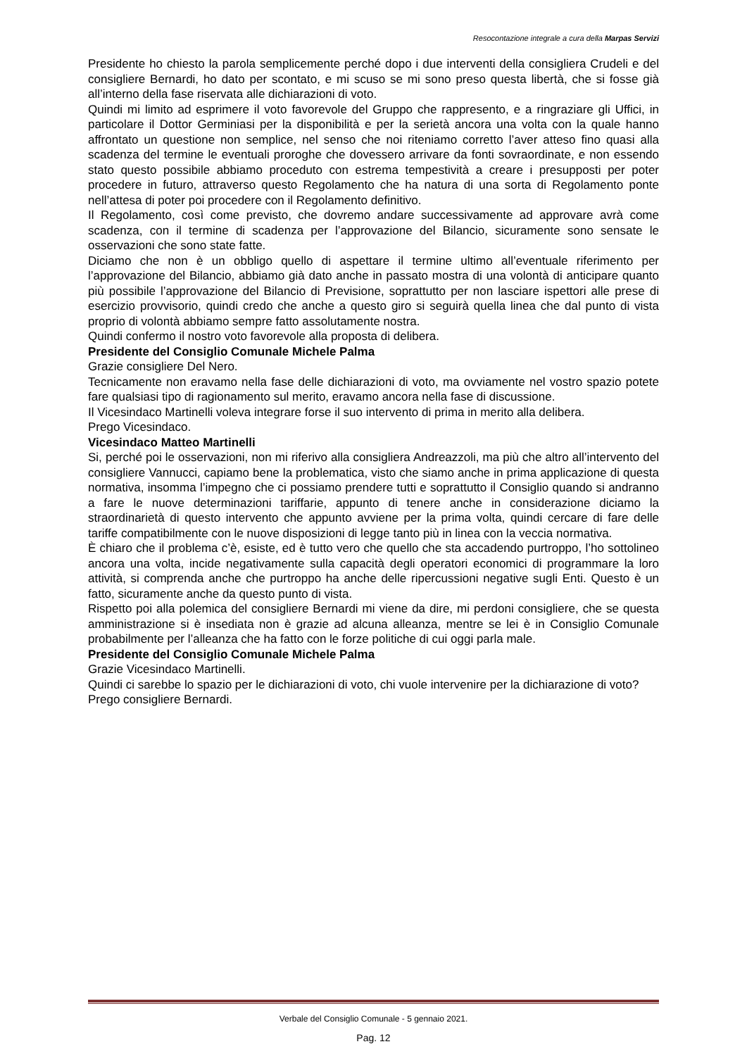Resocontazione integrale a cura della Marpas Servizi
Presidente ho chiesto la parola semplicemente perché dopo i due interventi della consigliera Crudeli e del consigliere Bernardi, ho dato per scontato, e mi scuso se mi sono preso questa libertà, che si fosse già all’interno della fase riservata alle dichiarazioni di voto.
Quindi mi limito ad esprimere il voto favorevole del Gruppo che rappresento, e a ringraziare gli Uffici, in particolare il Dottor Germiniasi per la disponibilità e per la serietà ancora una volta con la quale hanno affrontato un questione non semplice, nel senso che noi riteniamo corretto l’aver atteso fino quasi alla scadenza del termine le eventuali proroghe che dovessero arrivare da fonti sovraordinate, e non essendo stato questo possibile abbiamo proceduto con estrema tempestività a creare i presupposti per poter procedere in futuro, attraverso questo Regolamento che ha natura di una sorta di Regolamento ponte nell’attesa di poter poi procedere con il Regolamento definitivo.
Il Regolamento, così come previsto, che dovremo andare successivamente ad approvare avrà come scadenza, con il termine di scadenza per l’approvazione del Bilancio, sicuramente sono sensate le osservazioni che sono state fatte.
Diciamo che non è un obbligo quello di aspettare il termine ultimo all’eventuale riferimento per l’approvazione del Bilancio, abbiamo già dato anche in passato mostra di una volontà di anticipare quanto più possibile l’approvazione del Bilancio di Previsione, soprattutto per non lasciare ispettori alle prese di esercizio provvisorio, quindi credo che anche a questo giro si seguirà quella linea che dal punto di vista proprio di volontà abbiamo sempre fatto assolutamente nostra.
Quindi confermo il nostro voto favorevole alla proposta di delibera.
Presidente del Consiglio Comunale Michele Palma
Grazie consigliere Del Nero.
Tecnicamente non eravamo nella fase delle dichiarazioni di voto, ma ovviamente nel vostro spazio potete fare qualsiasi tipo di ragionamento sul merito, eravamo ancora nella fase di discussione.
Il Vicesindaco Martinelli voleva integrare forse il suo intervento di prima in merito alla delibera.
Prego Vicesindaco.
Vicesindaco Matteo Martinelli
Si, perché poi le osservazioni, non mi riferivo alla consigliera Andreazzoli, ma più che altro all’intervento del consigliere Vannucci, capiamo bene la problematica, visto che siamo anche in prima applicazione di questa normativa, insomma l’impegno che ci possiamo prendere tutti e soprattutto il Consiglio quando si andranno a fare le nuove determinazioni tariffarie, appunto di tenere anche in considerazione diciamo la straordinarietà di questo intervento che appunto avviene per la prima volta, quindi cercare di fare delle tariffe compatibilmente con le nuove disposizioni di legge tanto più in linea con la veccia normativa.
È chiaro che il problema c’è, esiste, ed è tutto vero che quello che sta accadendo purtroppo, l’ho sottolineo ancora una volta, incide negativamente sulla capacità degli operatori economici di programmare la loro attività, si comprenda anche che purtroppo ha anche delle ripercussioni negative sugli Enti. Questo è un fatto, sicuramente anche da questo punto di vista.
Rispetto poi alla polemica del consigliere Bernardi mi viene da dire, mi perdoni consigliere, che se questa amministrazione si è insediata non è grazie ad alcuna alleanza, mentre se lei è in Consiglio Comunale probabilmente per l’alleanza che ha fatto con le forze politiche di cui oggi parla male.
Presidente del Consiglio Comunale Michele Palma
Grazie Vicesindaco Martinelli.
Quindi ci sarebbe lo spazio per le dichiarazioni di voto, chi vuole intervenire per la dichiarazione di voto?
Prego consigliere Bernardi.
Verbale del Consiglio Comunale - 5 gennaio 2021.
Pag. 12